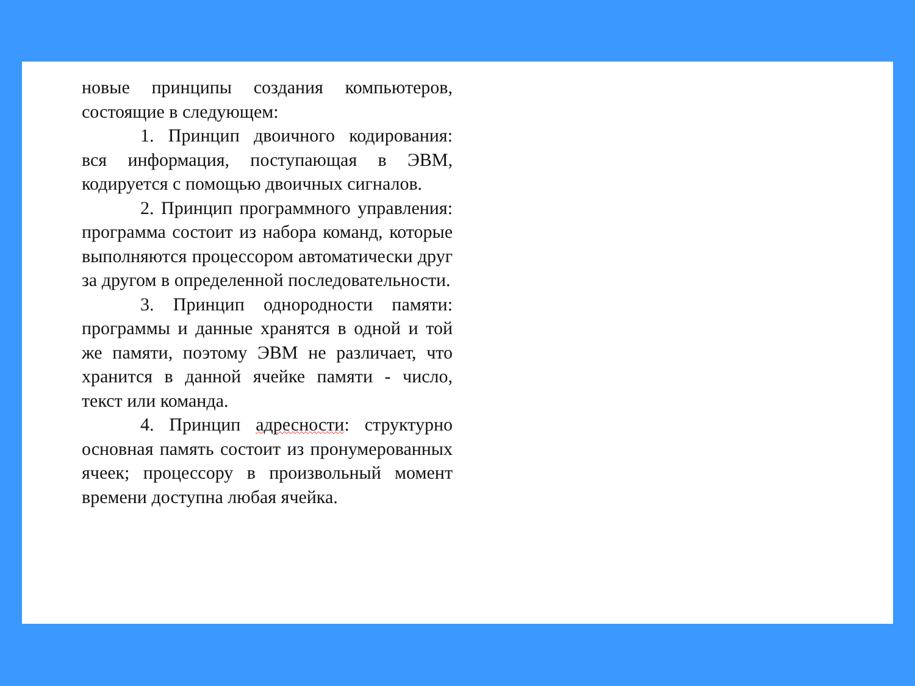новые принципы создания компьютеров, состоящие в следующем:
1. Принцип двоичного кодирования: вся информация, поступающая в ЭВМ, кодируется с помощью двоичных сигналов.
2. Принцип программного управления: программа состоит из набора команд, которые выполняются процессором автоматически друг за другом в определенной последовательности.
3. Принцип однородности памяти: программы и данные хранятся в одной и той же памяти, поэтому ЭВМ не различает, что хранится в данной ячейке памяти - число, текст или команда.
4. Принцип адресности: структурно основная память состоит из пронумерованных ячеек; процессору в произвольный момент времени доступна любая ячейка.